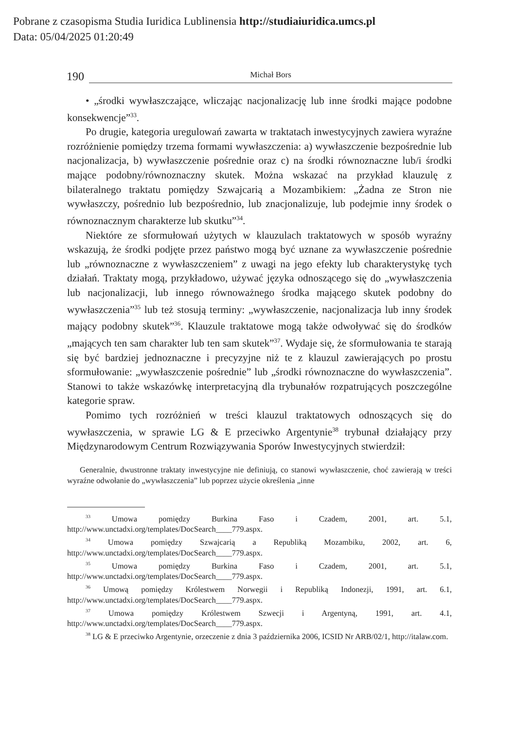Pobrane z czasopisma Studia Iuridica Lublinensia http://studiaiuridica.umcs.pl
Data: 05/04/2025 01:20:49
190 Michał Bors
• „środki wywłaszczające, wliczając nacjonalizację lub inne środki mające podobne konsekwencje”<sup>33</sup>.
Po drugie, kategoria uregulowań zawarta w traktatach inwestycyjnych zawiera wyraźne rozróżnienie pomiędzy trzema formami wywłaszczenia: a) wywłaszczenie bezpośrednie lub nacjonalizacja, b) wywłaszczenie pośrednie oraz c) na środki równoznaczne lub/i środki mające podobny/równoznaczny skutek. Można wskazać na przykład klauzulę z bilateralnego traktatu pomiędzy Szwajcarią a Mozambikiem: „Żadna ze Stron nie wywłaszczy, pośrednio lub bezpośrednio, lub znacjonalizuje, lub podejmie inny środek o równoznacznym charakterze lub skutku”<sup>34</sup>.
Niektóre ze sformułowań użytych w klauzulach traktatowych w sposób wyraźny wskazują, że środki podjęte przez państwo mogą być uznane za wywłaszczenie pośrednie lub „równoznaczne z wywłaszczeniem” z uwagi na jego efekty lub charakterystykę tych działań. Traktaty mogą, przykładowo, używać języka odnoszącego się do „wywłaszczenia lub nacjonalizacji, lub innego równoważnego środka mającego skutek podobny do wywłaszczenia”<sup>35</sup> lub też stosują terminy: „wywłaszczenie, nacjonalizacja lub inny środek mający podobny skutek”<sup>36</sup>. Klauzule traktatowe mogą także odwoływać się do środków „mających ten sam charakter lub ten sam skutek”<sup>37</sup>. Wydaje się, że sformułowania te starają się być bardziej jednoznaczne i precyzyjne niż te z klauzul zawierających po prostu sformułowanie: „wywłaszczenie pośrednie” lub „środki równoznaczne do wywłaszczenia”. Stanowi to także wskazówkę interpretacyjną dla trybunałów rozpatrujących poszczególne kategorie spraw.
Pomimo tych rozróżnień w treści klauzul traktatowych odnoszących się do wywłaszczenia, w sprawie LG & E przeciwko Argentynie<sup>38</sup> trybunał działający przy Międzynarodowym Centrum Rozwiązywania Sporów Inwestycyjnych stwierdził:
Generalnie, dwustronne traktaty inwestycyjne nie definiują, co stanowi wywłaszczenie, choć zawierają w treści wyraźne odwołanie do „wywłaszczenia” lub poprzez użycie określenia „inne
<sup>33</sup> Umowa pomiędzy Burkina Faso i Czadem, 2001, art. 5.1, http://www.unctadxi.org/templates/DocSearch____779.aspx.
<sup>34</sup> Umowa pomiędzy Szwajcarią a Republiką Mozambiku, 2002, art. 6, http://www.unctadxi.org/templates/DocSearch____779.aspx.
<sup>35</sup> Umowa pomiędzy Burkina Faso i Czadem, 2001, art. 5.1, http://www.unctadxi.org/templates/DocSearch____779.aspx.
<sup>36</sup> Umową pomiędzy Królestwem Norwegii i Republiką Indonezji, 1991, art. 6.1, http://www.unctadxi.org/templates/DocSearch____779.aspx.
<sup>37</sup> Umowa pomiędzy Królestwem Szwecji i Argentyną, 1991, art. 4.1, http://www.unctadxi.org/templates/DocSearch____779.aspx.
<sup>38</sup> LG & E przeciwko Argentynie, orzeczenie z dnia 3 października 2006, ICSID Nr ARB/02/1, http://italaw.com.